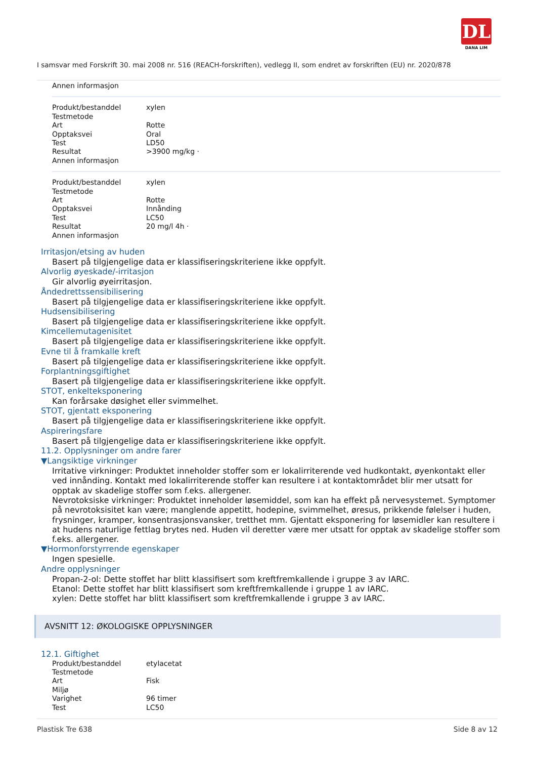DL
DANA LIM
I samsvar med Forskrift 30. mai 2008 nr. 516 (REACH-forskriften), vedlegg II, som endret av forskriften (EU) nr. 2020/878
| Annen informasjon | |
| Produkt/bestanddel | xylen |
| Testmetode | |
| Art | Rotte |
| Opptaksvei | Oral |
| Test | LD50 |
| Resultat | >3900 mg/kg · |
| Annen informasjon | |
| Produkt/bestanddel | xylen |
| Testmetode | |
| Art | Rotte |
| Opptaksvei | Innånding |
| Test | LC50 |
| Resultat | 20 mg/l 4h · |
| Annen informasjon | |
Irritasjon/etsing av huden
Basert på tilgjengelige data er klassifiseringskriteriene ikke oppfylt.
Alvorlig øyeskade/-irritasjon
Gir alvorlig øyeirritasjon.
Åndedrettssensibilisering
Basert på tilgjengelige data er klassifiseringskriteriene ikke oppfylt.
Hudsensibilisering
Basert på tilgjengelige data er klassifiseringskriteriene ikke oppfylt.
Kimcellemutagenisitet
Basert på tilgjengelige data er klassifiseringskriteriene ikke oppfylt.
Evne til å framkalle kreft
Basert på tilgjengelige data er klassifiseringskriteriene ikke oppfylt.
Forplantningsgiftighet
Basert på tilgjengelige data er klassifiseringskriteriene ikke oppfylt.
STOT, enkelteksponering
Kan forårsake døsighet eller svimmelhet.
STOT, gjentatt eksponering
Basert på tilgjengelige data er klassifiseringskriteriene ikke oppfylt.
Aspireringsfare
Basert på tilgjengelige data er klassifiseringskriteriene ikke oppfylt.
11.2. Opplysninger om andre farer
▼Langsiktige virkninger
Irritative virkninger: Produktet inneholder stoffer som er lokalirriterende ved hudkontakt, øyenkontakt eller ved innånding. Kontakt med lokalirriterende stoffer kan resultere i at kontaktområdet blir mer utsatt for opptak av skadelige stoffer som f.eks. allergener.
Nevrotoksiske virkninger: Produktet inneholder løsemiddel, som kan ha effekt på nervesystemet. Symptomer på nevrotoksisitet kan være; manglende appetitt, hodepine, svimmelhet, øresus, prikkende følelser i huden, frysninger, kramper, konsentrasjonsvansker, tretthet mm. Gjentatt eksponering for løsemidler kan resultere i at hudens naturlige fettlag brytes ned. Huden vil deretter være mer utsatt for opptak av skadelige stoffer som f.eks. allergener.
▼Hormonforstyrrende egenskaper
Ingen spesielle.
Andre opplysninger
Propan-2-ol: Dette stoffet har blitt klassifisert som kreftfremkallende i gruppe 3 av IARC.
Etanol: Dette stoffet har blitt klassifisert som kreftfremkallende i gruppe 1 av IARC.
xylen: Dette stoffet har blitt klassifisert som kreftfremkallende i gruppe 3 av IARC.
AVSNITT 12: ØKOLOGISKE OPPLYSNINGER
12.1. Giftighet
| Produkt/bestanddel | etylacetat |
| Testmetode | |
| Art | Fisk |
| Miljø | |
| Varighet | 96 timer |
| Test | LC50 |
Plastisk Tre 638 Side 8 av 12